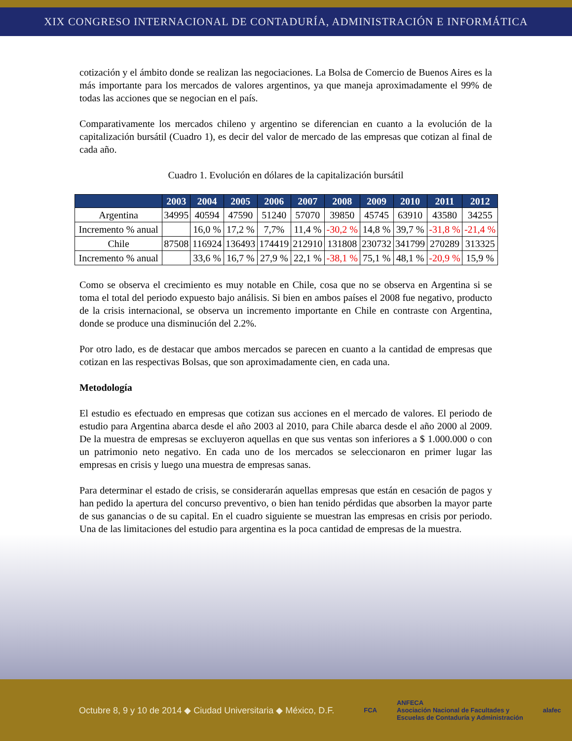XIX CONGRESO INTERNACIONAL DE CONTADURÍA, ADMINISTRACIÓN E INFORMÁTICA
cotización y el ámbito donde se realizan las negociaciones. La Bolsa de Comercio de Buenos Aires es la más importante para los mercados de valores argentinos, ya que maneja aproximadamente el 99% de todas las acciones que se negocian en el país.
Comparativamente los mercados chileno y argentino se diferencian en cuanto a la evolución de la capitalización bursátil (Cuadro 1), es decir del valor de mercado de las empresas que cotizan al final de cada año.
Cuadro 1. Evolución en dólares de la capitalización bursátil
| | 2003 | 2004 | 2005 | 2006 | 2007 | 2008 | 2009 | 2010 | 2011 | 2012 |
| --- | --- | --- | --- | --- | --- | --- | --- | --- | --- | --- |
| Argentina | 34995 | 40594 | 47590 | 51240 | 57070 | 39850 | 45745 | 63910 | 43580 | 34255 |
| Incremento % anual | | 16,0 % | 17,2 % | 7,7% | 11,4 % | -30,2 % | 14,8 % | 39,7 % | -31,8 % | -21,4 % |
| Chile | 87508 | 116924 | 136493 | 174419 | 212910 | 131808 | 230732 | 341799 | 270289 | 313325 |
| Incremento % anual | | 33,6 % | 16,7 % | 27,9 % | 22,1 % | -38,1 % | 75,1 % | 48,1 % | -20,9 % | 15,9 % |
Como se observa el crecimiento es muy notable en Chile, cosa que no se observa en Argentina si se toma el total del periodo expuesto bajo análisis. Si bien en ambos países el 2008 fue negativo, producto de la crisis internacional, se observa un incremento importante en Chile en contraste con Argentina, donde se produce una disminución del 2.2%.
Por otro lado, es de destacar que ambos mercados se parecen en cuanto a la cantidad de empresas que cotizan en las respectivas Bolsas, que son aproximadamente cien, en cada una.
Metodología
El estudio es efectuado en empresas que cotizan sus acciones en el mercado de valores. El periodo de estudio para Argentina abarca desde el año 2003 al 2010, para Chile abarca desde el año 2000 al 2009. De la muestra de empresas se excluyeron aquellas en que sus ventas son inferiores a $ 1.000.000 o con un patrimonio neto negativo. En cada uno de los mercados se seleccionaron en primer lugar las empresas en crisis y luego una muestra de empresas sanas.
Para determinar el estado de crisis, se considerarán aquellas empresas que están en cesación de pagos y han pedido la apertura del concurso preventivo, o bien han tenido pérdidas que absorben la mayor parte de sus ganancias o de su capital. En el cuadro siguiente se muestran las empresas en crisis por periodo. Una de las limitaciones del estudio para argentina es la poca cantidad de empresas de la muestra.
Octubre 8, 9 y 10 de 2014 ◆ Ciudad Universitaria ◆ México, D.F.
FCA
ANFECA
Asociación Nacional de Facultades y
Escuelas de Contaduría y Administración
alafec